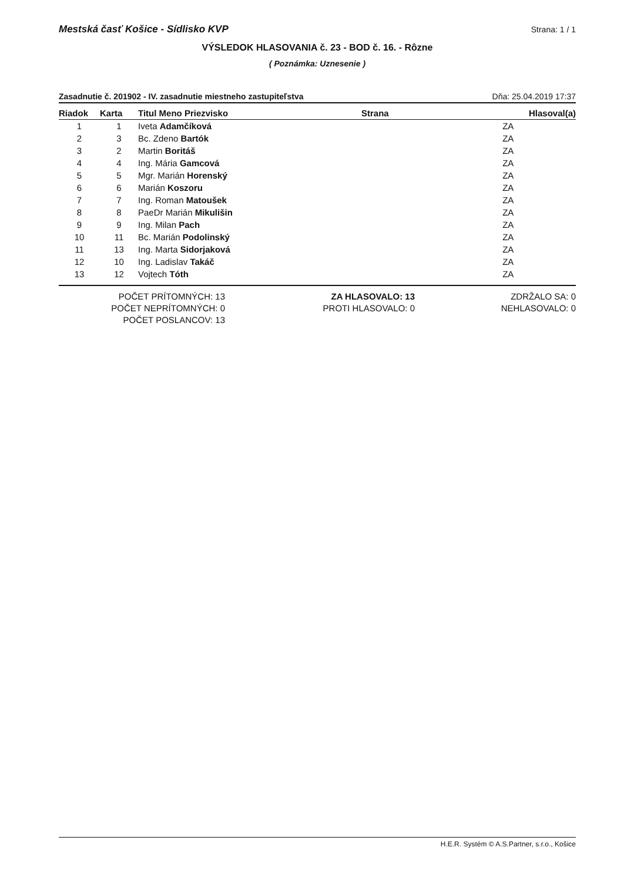Mestská časť Košice - Sídlisko KVP Strana: 1 / 1
VÝSLEDOK HLASOVANIA č. 23 - BOD č. 16. - Rôzne
( Poznámka: Uznesenie )
Zasadnutie č. 201902 - IV. zasadnutie miestneho zastupiteľstva Dňa: 25.04.2019 17:37
| Riadok | Karta | Titul Meno Priezvisko | Strana | Hlasoval(a) |
| --- | --- | --- | --- | --- |
| 1 | 1 | Iveta Adamčíková | | ZA |
| 2 | 3 | Bc. Zdeno Bartók | | ZA |
| 3 | 2 | Martin Boritáš | | ZA |
| 4 | 4 | Ing. Mária Gamcová | | ZA |
| 5 | 5 | Mgr. Marián Horenský | | ZA |
| 6 | 6 | Marián Koszoru | | ZA |
| 7 | 7 | Ing. Roman Matoušek | | ZA |
| 8 | 8 | PaeDr Marián Mikulišin | | ZA |
| 9 | 9 | Ing. Milan Pach | | ZA |
| 10 | 11 | Bc. Marián Podolinský | | ZA |
| 11 | 13 | Ing. Marta Sidorjaková | | ZA |
| 12 | 10 | Ing. Ladislav Takáč | | ZA |
| 13 | 12 | Vojtech Tóth | | ZA |
POČET PRÍTOMNÝCH: 13
POČET NEPRÍTOMNÝCH: 0
POČET POSLANCOV: 13
ZA HLASOVALO: 13
PROTI HLASOVALO: 0
ZDRŽALO SA: 0
NEHLASOVALO: 0
H.E.R. Systém © A.S.Partner, s.r.o., Košice